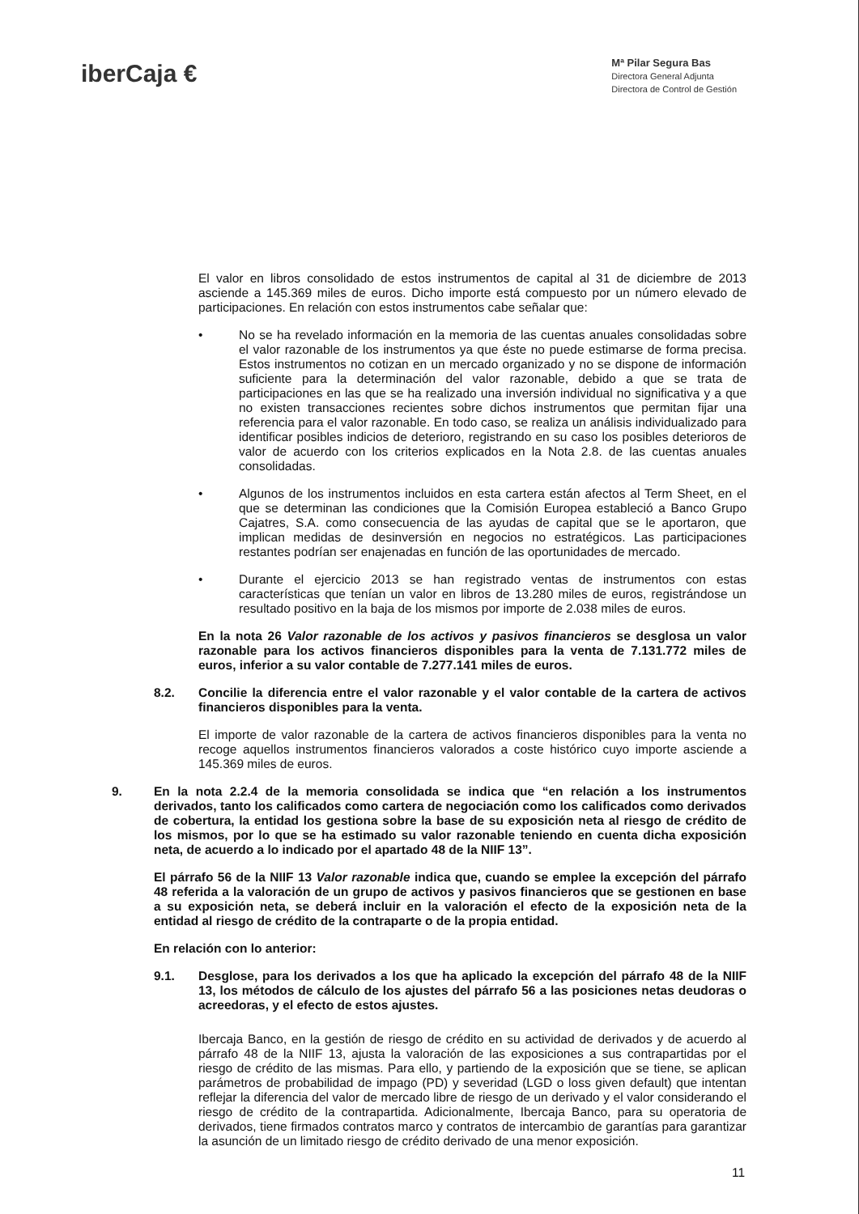iberCaja €
Mª Pilar Segura Bas
Directora General Adjunta
Directora de Control de Gestión
El valor en libros consolidado de estos instrumentos de capital al 31 de diciembre de 2013 asciende a 145.369 miles de euros. Dicho importe está compuesto por un número elevado de participaciones. En relación con estos instrumentos cabe señalar que:
• No se ha revelado información en la memoria de las cuentas anuales consolidadas sobre el valor razonable de los instrumentos ya que éste no puede estimarse de forma precisa. Estos instrumentos no cotizan en un mercado organizado y no se dispone de información suficiente para la determinación del valor razonable, debido a que se trata de participaciones en las que se ha realizado una inversión individual no significativa y a que no existen transacciones recientes sobre dichos instrumentos que permitan fijar una referencia para el valor razonable. En todo caso, se realiza un análisis individualizado para identificar posibles indicios de deterioro, registrando en su caso los posibles deterioros de valor de acuerdo con los criterios explicados en la Nota 2.8. de las cuentas anuales consolidadas.
• Algunos de los instrumentos incluidos en esta cartera están afectos al Term Sheet, en el que se determinan las condiciones que la Comisión Europea estableció a Banco Grupo Cajatres, S.A. como consecuencia de las ayudas de capital que se le aportaron, que implican medidas de desinversión en negocios no estratégicos. Las participaciones restantes podrían ser enajenadas en función de las oportunidades de mercado.
• Durante el ejercicio 2013 se han registrado ventas de instrumentos con estas características que tenían un valor en libros de 13.280 miles de euros, registrándose un resultado positivo en la baja de los mismos por importe de 2.038 miles de euros.
En la nota 26 Valor razonable de los activos y pasivos financieros se desglosa un valor razonable para los activos financieros disponibles para la venta de 7.131.772 miles de euros, inferior a su valor contable de 7.277.141 miles de euros.
8.2. Concilie la diferencia entre el valor razonable y el valor contable de la cartera de activos financieros disponibles para la venta.
El importe de valor razonable de la cartera de activos financieros disponibles para la venta no recoge aquellos instrumentos financieros valorados a coste histórico cuyo importe asciende a 145.369 miles de euros.
9. En la nota 2.2.4 de la memoria consolidada se indica que “en relación a los instrumentos derivados, tanto los calificados como cartera de negociación como los calificados como derivados de cobertura, la entidad los gestiona sobre la base de su exposición neta al riesgo de crédito de los mismos, por lo que se ha estimado su valor razonable teniendo en cuenta dicha exposición neta, de acuerdo a lo indicado por el apartado 48 de la NIIF 13”.
El párrafo 56 de la NIIF 13 Valor razonable indica que, cuando se emplee la excepción del párrafo 48 referida a la valoración de un grupo de activos y pasivos financieros que se gestionen en base a su exposición neta, se deberá incluir en la valoración el efecto de la exposición neta de la entidad al riesgo de crédito de la contraparte o de la propia entidad.
En relación con lo anterior:
9.1. Desglose, para los derivados a los que ha aplicado la excepción del párrafo 48 de la NIIF 13, los métodos de cálculo de los ajustes del párrafo 56 a las posiciones netas deudoras o acreedoras, y el efecto de estos ajustes.
Ibercaja Banco, en la gestión de riesgo de crédito en su actividad de derivados y de acuerdo al párrafo 48 de la NIIF 13, ajusta la valoración de las exposiciones a sus contrapartidas por el riesgo de crédito de las mismas. Para ello, y partiendo de la exposición que se tiene, se aplican parámetros de probabilidad de impago (PD) y severidad (LGD o loss given default) que intentan reflejar la diferencia del valor de mercado libre de riesgo de un derivado y el valor considerando el riesgo de crédito de la contrapartida. Adicionalmente, Ibercaja Banco, para su operatoria de derivados, tiene firmados contratos marco y contratos de intercambio de garantías para garantizar la asunción de un limitado riesgo de crédito derivado de una menor exposición.
11